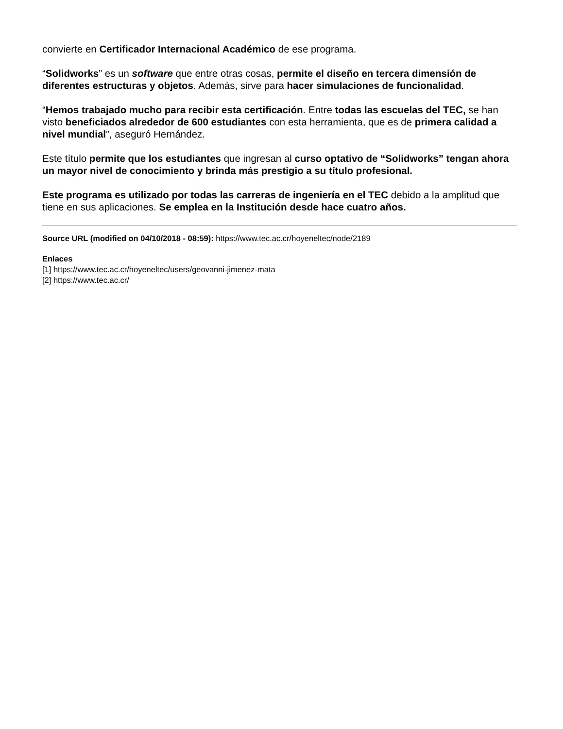convierte en Certificador Internacional Académico de ese programa.
“Solidworks” es un software que entre otras cosas, permite el diseño en tercera dimensión de diferentes estructuras y objetos. Además, sirve para hacer simulaciones de funcionalidad.
“Hemos trabajado mucho para recibir esta certificación. Entre todas las escuelas del TEC, se han visto beneficiados alrededor de 600 estudiantes con esta herramienta, que es de primera calidad a nivel mundial”, aseguró Hernández.
Este título permite que los estudiantes que ingresan al curso optativo de “Solidworks” tengan ahora un mayor nivel de conocimiento y brinda más prestigio a su título profesional.
Este programa es utilizado por todas las carreras de ingeniería en el TEC debido a la amplitud que tiene en sus aplicaciones. Se emplea en la Institución desde hace cuatro años.
Source URL (modified on 04/10/2018 - 08:59): https://www.tec.ac.cr/hoyeneltec/node/2189
Enlaces
[1] https://www.tec.ac.cr/hoyeneltec/users/geovanni-jimenez-mata
[2] https://www.tec.ac.cr/